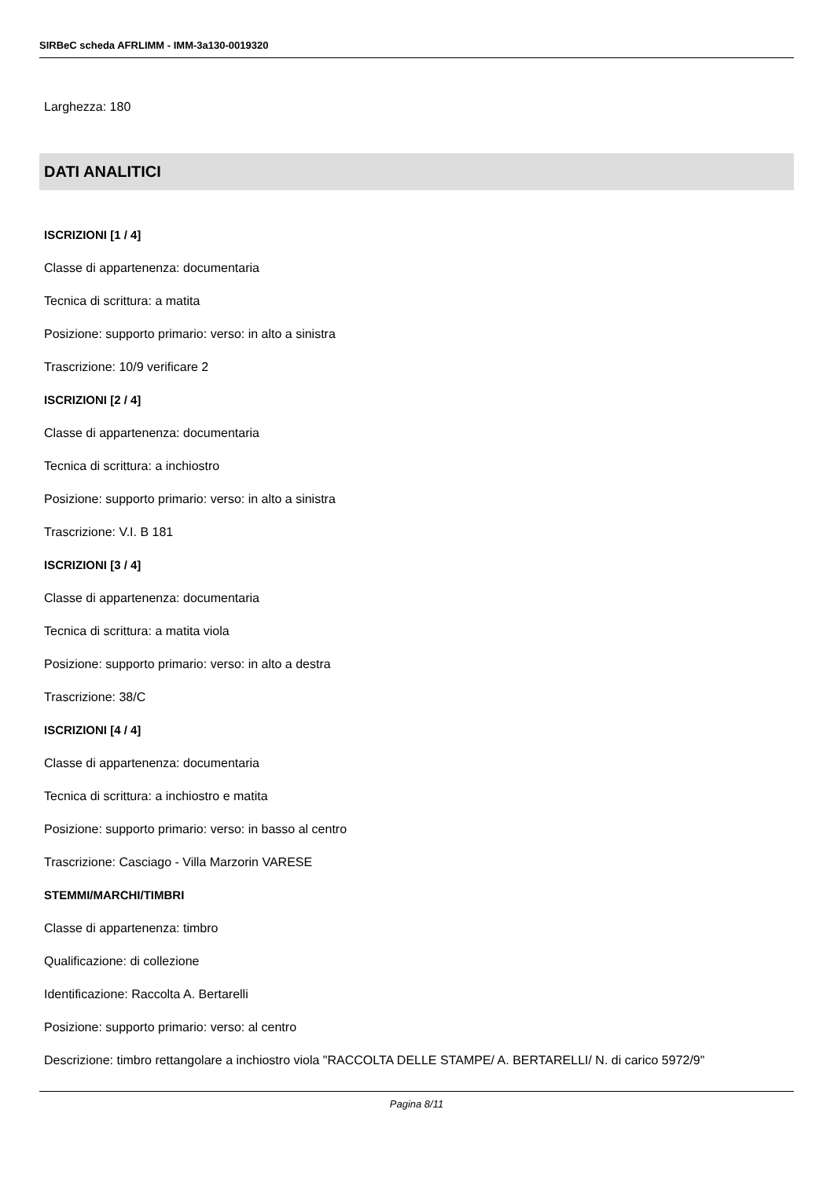SIRBeC scheda AFRLIMM - IMM-3a130-0019320
Larghezza: 180
DATI ANALITICI
ISCRIZIONI [1 / 4]
Classe di appartenenza: documentaria
Tecnica di scrittura: a matita
Posizione: supporto primario: verso: in alto a sinistra
Trascrizione: 10/9 verificare 2
ISCRIZIONI [2 / 4]
Classe di appartenenza: documentaria
Tecnica di scrittura: a inchiostro
Posizione: supporto primario: verso: in alto a sinistra
Trascrizione: V.I. B 181
ISCRIZIONI [3 / 4]
Classe di appartenenza: documentaria
Tecnica di scrittura: a matita viola
Posizione: supporto primario: verso: in alto a destra
Trascrizione: 38/C
ISCRIZIONI [4 / 4]
Classe di appartenenza: documentaria
Tecnica di scrittura: a inchiostro e matita
Posizione: supporto primario: verso: in basso al centro
Trascrizione: Casciago - Villa Marzorin VARESE
STEMMI/MARCHI/TIMBRI
Classe di appartenenza: timbro
Qualificazione: di collezione
Identificazione: Raccolta A. Bertarelli
Posizione: supporto primario: verso: al centro
Descrizione: timbro rettangolare a inchiostro viola "RACCOLTA DELLE STAMPE/ A. BERTARELLI/ N. di carico 5972/9"
Pagina 8/11